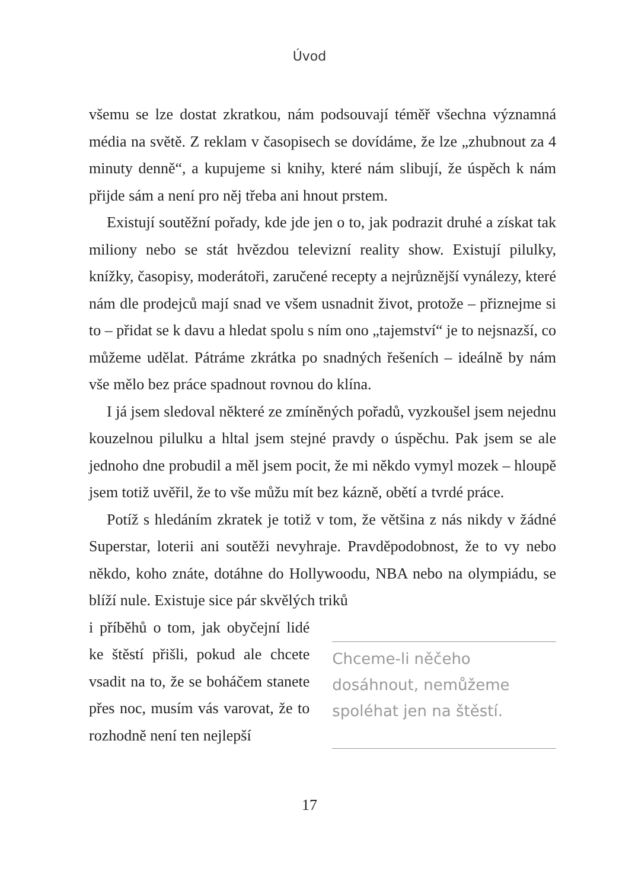Úvod
všemu se lze dostat zkratkou, nám podsouvají téměř všechna významná média na světě. Z reklam v časopisech se dovídáme, že lze „zhubnout za 4 minuty denně“, a kupujeme si knihy, které nám slibují, že úspěch k nám přijde sám a není pro něj třeba ani hnout prstem.
Existují soutěžní pořady, kde jde jen o to, jak podrazit druhé a získat tak miliony nebo se stát hvězdou televizní reality show. Existují pilulky, knížky, časopisy, moderátoři, zaručené recepty a nejrůznější vynálezy, které nám dle prodejců mají snad ve všem usnadnit život, protože – přiznejme si to – přidat se k davu a hledat spolu s ním ono „tajemství“ je to nejsnazší, co můžeme udělat. Pátráme zkrátka po snadných řešeních – ideálně by nám vše mělo bez práce spadnout rovnou do klína.
I já jsem sledoval některé ze zmíněných pořadů, vyzkoušel jsem nejednu kouzelnou pilulku a hltal jsem stejné pravdy o úspěchu. Pak jsem se ale jednoho dne probudil a měl jsem pocit, že mi někdo vymyl mozek – hloupě jsem totiž uvěřil, že to vše můžu mít bez kázně, obětí a tvrdé práce.
Potíž s hledáním zkratek je totiž v tom, že většina z nás nikdy v žádné Superstar, loterii ani soutěži nevyhraje. Pravděpodobnost, že to vy nebo někdo, koho znáte, dotáhne do Hollywoodu, NBA nebo na olympiádu, se blíží nule. Existuje sice pár skvělých triků
i příběhů o tom, jak obyčejní lidé ke štěstí přišli, pokud ale chcete vsadit na to, že se boháčem stanete přes noc, musím vás varovat, že to rozhodně není ten nejlepší
Chceme-li něčeho dosáhnout, nemůžeme spoléhat jen na štěstí.
17